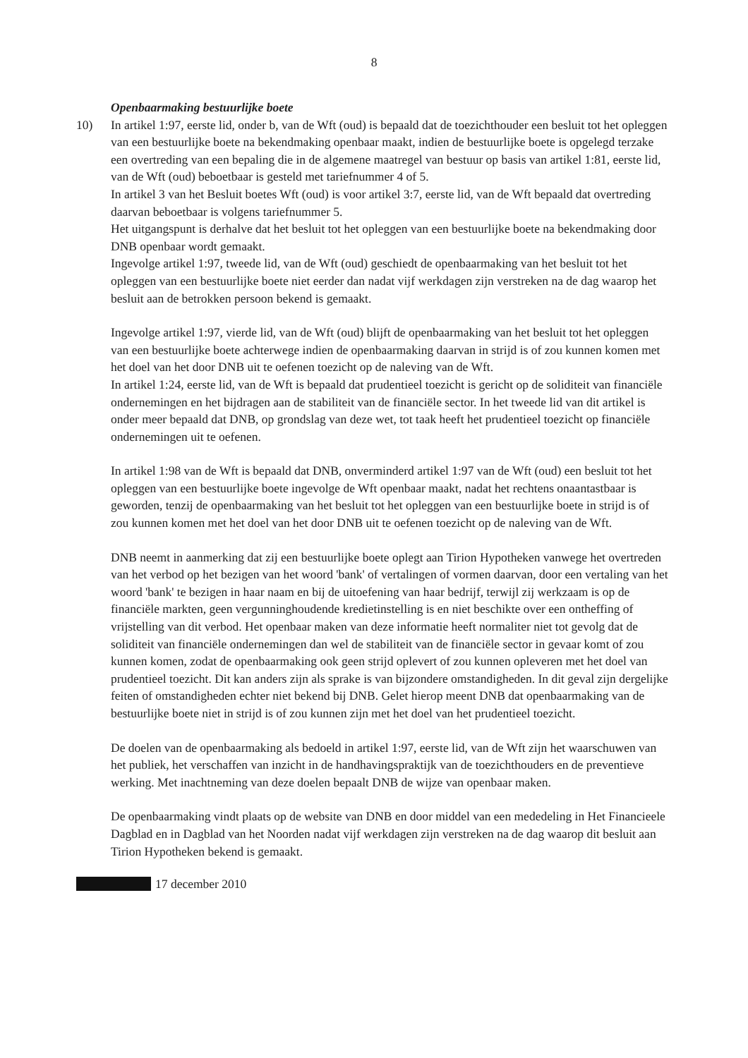8
Openbaarmaking bestuurlijke boete
10) In artikel 1:97, eerste lid, onder b, van de Wft (oud) is bepaald dat de toezichthouder een besluit tot het opleggen van een bestuurlijke boete na bekendmaking openbaar maakt, indien de bestuurlijke boete is opgelegd terzake een overtreding van een bepaling die in de algemene maatregel van bestuur op basis van artikel 1:81, eerste lid, van de Wft (oud) beboetbaar is gesteld met tariefnummer 4 of 5.
In artikel 3 van het Besluit boetes Wft (oud) is voor artikel 3:7, eerste lid, van de Wft bepaald dat overtreding daarvan beboetbaar is volgens tariefnummer 5.
Het uitgangspunt is derhalve dat het besluit tot het opleggen van een bestuurlijke boete na bekendmaking door DNB openbaar wordt gemaakt.
Ingevolge artikel 1:97, tweede lid, van de Wft (oud) geschiedt de openbaarmaking van het besluit tot het opleggen van een bestuurlijke boete niet eerder dan nadat vijf werkdagen zijn verstreken na de dag waarop het besluit aan de betrokken persoon bekend is gemaakt.
Ingevolge artikel 1:97, vierde lid, van de Wft (oud) blijft de openbaarmaking van het besluit tot het opleggen van een bestuurlijke boete achterwege indien de openbaarmaking daarvan in strijd is of zou kunnen komen met het doel van het door DNB uit te oefenen toezicht op de naleving van de Wft.
In artikel 1:24, eerste lid, van de Wft is bepaald dat prudentieel toezicht is gericht op de soliditeit van financiële ondernemingen en het bijdragen aan de stabiliteit van de financiële sector. In het tweede lid van dit artikel is onder meer bepaald dat DNB, op grondslag van deze wet, tot taak heeft het prudentieel toezicht op financiële ondernemingen uit te oefenen.
In artikel 1:98 van de Wft is bepaald dat DNB, onverminderd artikel 1:97 van de Wft (oud) een besluit tot het opleggen van een bestuurlijke boete ingevolge de Wft openbaar maakt, nadat het rechtens onaantastbaar is geworden, tenzij de openbaarmaking van het besluit tot het opleggen van een bestuurlijke boete in strijd is of zou kunnen komen met het doel van het door DNB uit te oefenen toezicht op de naleving van de Wft.
DNB neemt in aanmerking dat zij een bestuurlijke boete oplegt aan Tirion Hypotheken vanwege het overtreden van het verbod op het bezigen van het woord 'bank' of vertalingen of vormen daarvan, door een vertaling van het woord 'bank' te bezigen in haar naam en bij de uitoefening van haar bedrijf, terwijl zij werkzaam is op de financiële markten, geen vergunninghoudende kredietinstelling is en niet beschikte over een ontheffing of vrijstelling van dit verbod. Het openbaar maken van deze informatie heeft normaliter niet tot gevolg dat de soliditeit van financiële ondernemingen dan wel de stabiliteit van de financiële sector in gevaar komt of zou kunnen komen, zodat de openbaarmaking ook geen strijd oplevert of zou kunnen opleveren met het doel van prudentieel toezicht. Dit kan anders zijn als sprake is van bijzondere omstandigheden. In dit geval zijn dergelijke feiten of omstandigheden echter niet bekend bij DNB. Gelet hierop meent DNB dat openbaarmaking van de bestuurlijke boete niet in strijd is of zou kunnen zijn met het doel van het prudentieel toezicht.
De doelen van de openbaarmaking als bedoeld in artikel 1:97, eerste lid, van de Wft zijn het waarschuwen van het publiek, het verschaffen van inzicht in de handhavingspraktijk van de toezichthouders en de preventieve werking. Met inachtneming van deze doelen bepaalt DNB de wijze van openbaar maken.
De openbaarmaking vindt plaats op de website van DNB en door middel van een mededeling in Het Financieele Dagblad en in Dagblad van het Noorden nadat vijf werkdagen zijn verstreken na de dag waarop dit besluit aan Tirion Hypotheken bekend is gemaakt.
17 december 2010